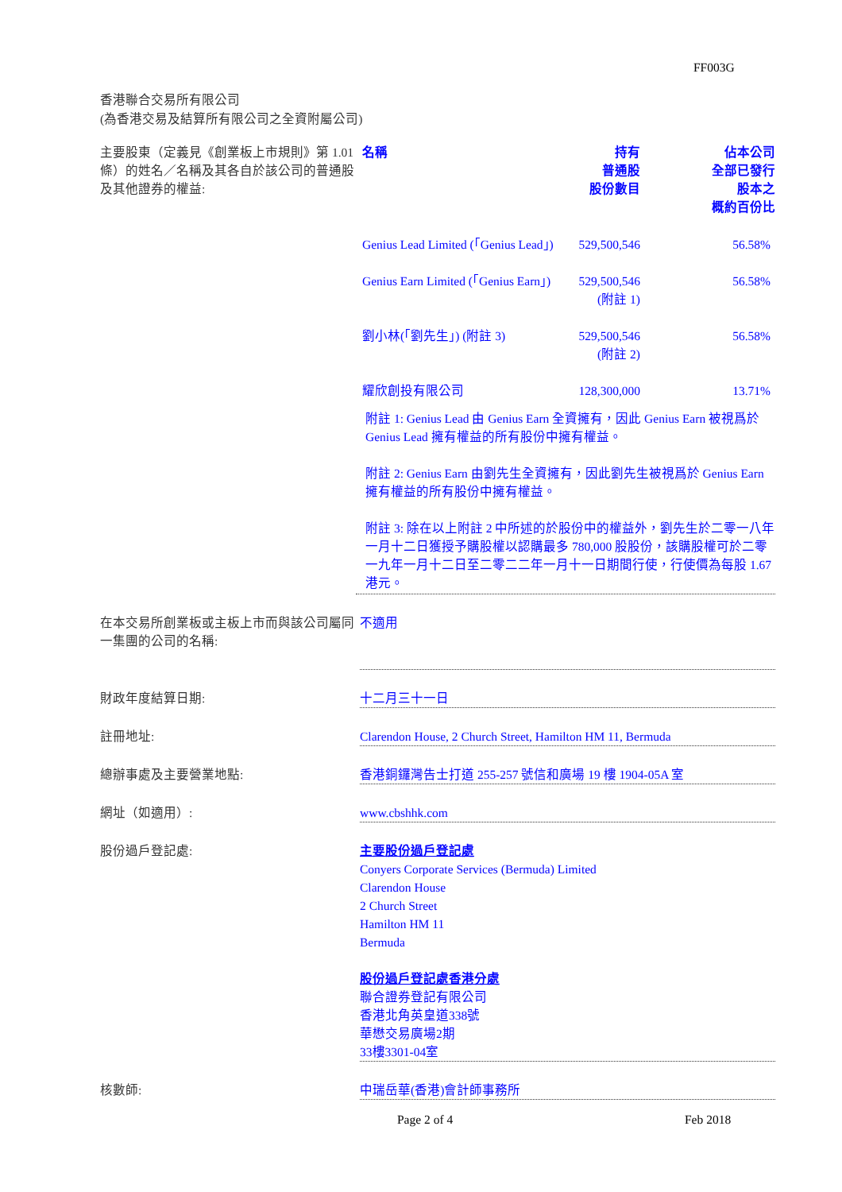FF003G
香港聯合交易所有限公司
(為香港交易及結算所有限公司之全資附屬公司)
主要股東（定義見《創業板上市規則》第 1.01 條）的姓名／名稱及其各自於該公司的普通股及其他證券的權益:
| 名稱 | 持有 普通股 股份數目 | 佔本公司 全部已發行 股本之 概約百份比 |
| --- | --- | --- |
| Genius Lead Limited (「Genius Lead」) | 529,500,546 | 56.58% |
| Genius Earn Limited (「Genius Earn」) | 529,500,546 (附註 1) | 56.58% |
| 劉小林(「劉先生」) (附註 3) | 529,500,546 (附註 2) | 56.58% |
| 耀欣創投有限公司 | 128,300,000 | 13.71% |
附註 1: Genius Lead 由 Genius Earn 全資擁有，因此 Genius Earn 被視爲於 Genius Lead 擁有權益的所有股份中擁有權益。
附註 2: Genius Earn 由劉先生全資擁有，因此劉先生被視爲於 Genius Earn 擁有權益的所有股份中擁有權益。
附註 3: 除在以上附註 2 中所述的於股份中的權益外，劉先生於二零一八年一月十二日獲授予購股權以認購最多 780,000 股股份，該購股權可於二零一九年一月十二日至二零二二年一月十一日期間行使，行使價為每股 1.67 港元。
在本交易所創業板或主板上市而與該公司屬同一集團的公司的名稱:
不適用
財政年度結算日期: 十二月三十一日
註冊地址: Clarendon House, 2 Church Street, Hamilton HM 11, Bermuda
總辦事處及主要營業地點: 香港銅鑼灣告士打道 255-257 號信和廣場 19 樓 1904-05A 室
網址（如適用）: www.cbshhk.com
股份過戶登記處: 主要股份過戶登記處
Conyers Corporate Services (Bermuda) Limited
Clarendon House
2 Church Street
Hamilton HM 11
Bermuda
股份過戶登記處香港分處
聯合證券登記有限公司
香港北角英皇道338號
華懋交易廣場2期
33樓3301-04室
核數師: 中瑞岳華(香港)會計師事務所
Page 2 of 4 Feb 2018